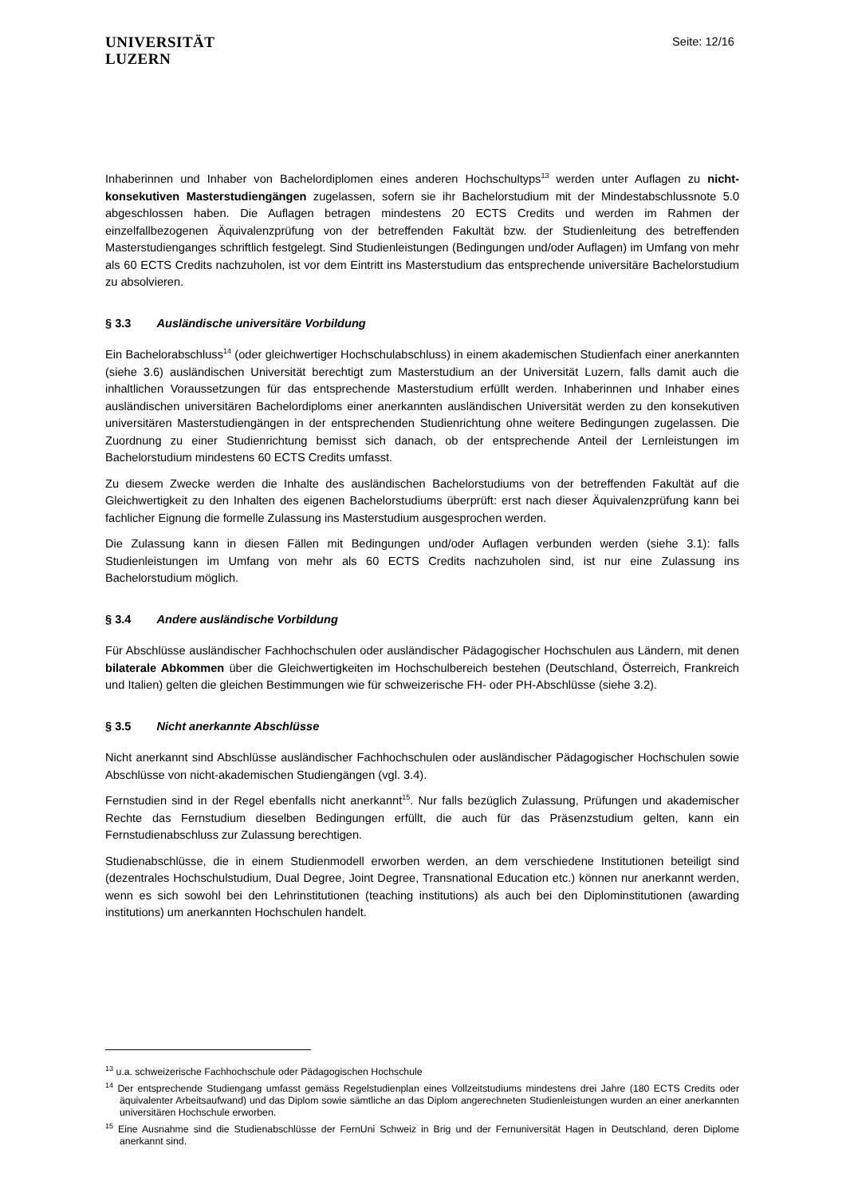UNIVERSITÄT
LUZERN
Seite: 12/16
Inhaberinnen und Inhaber von Bachelordiplomen eines anderen Hochschultyps<sup>13</sup> werden unter Auflagen zu nicht-konsekutiven Masterstudiengängen zugelassen, sofern sie ihr Bachelorstudium mit der Mindestabschlussnote 5.0 abgeschlossen haben. Die Auflagen betragen mindestens 20 ECTS Credits und werden im Rahmen der einzelfallbezogenen Äquivalenzprüfung von der betreffenden Fakultät bzw. der Studienleitung des betreffenden Masterstudienganges schriftlich festgelegt. Sind Studienleistungen (Bedingungen und/oder Auflagen) im Umfang von mehr als 60 ECTS Credits nachzuholen, ist vor dem Eintritt ins Masterstudium das entsprechende universitäre Bachelorstudium zu absolvieren.
§ 3.3 Ausländische universitäre Vorbildung
Ein Bachelorabschluss<sup>14</sup> (oder gleichwertiger Hochschulabschluss) in einem akademischen Studienfach einer anerkannten (siehe 3.6) ausländischen Universität berechtigt zum Masterstudium an der Universität Luzern, falls damit auch die inhaltlichen Voraussetzungen für das entsprechende Masterstudium erfüllt werden. Inhaberinnen und Inhaber eines ausländischen universitären Bachelordiploms einer anerkannten ausländischen Universität werden zu den konsekutiven universitären Masterstudiengängen in der entsprechenden Studienrichtung ohne weitere Bedingungen zugelassen. Die Zuordnung zu einer Studienrichtung bemisst sich danach, ob der entsprechende Anteil der Lernleistungen im Bachelorstudium mindestens 60 ECTS Credits umfasst.
Zu diesem Zwecke werden die Inhalte des ausländischen Bachelorstudiums von der betreffenden Fakultät auf die Gleichwertigkeit zu den Inhalten des eigenen Bachelorstudiums überprüft: erst nach dieser Äquivalenzprüfung kann bei fachlicher Eignung die formelle Zulassung ins Masterstudium ausgesprochen werden.
Die Zulassung kann in diesen Fällen mit Bedingungen und/oder Auflagen verbunden werden (siehe 3.1): falls Studienleistungen im Umfang von mehr als 60 ECTS Credits nachzuholen sind, ist nur eine Zulassung ins Bachelorstudium möglich.
§ 3.4 Andere ausländische Vorbildung
Für Abschlüsse ausländischer Fachhochschulen oder ausländischer Pädagogischer Hochschulen aus Ländern, mit denen bilaterale Abkommen über die Gleichwertigkeiten im Hochschulbereich bestehen (Deutschland, Österreich, Frankreich und Italien) gelten die gleichen Bestimmungen wie für schweizerische FH- oder PH-Abschlüsse (siehe 3.2).
§ 3.5 Nicht anerkannte Abschlüsse
Nicht anerkannt sind Abschlüsse ausländischer Fachhochschulen oder ausländischer Pädagogischer Hochschulen sowie Abschlüsse von nicht-akademischen Studiengängen (vgl. 3.4).
Fernstudien sind in der Regel ebenfalls nicht anerkannt<sup>15</sup>. Nur falls bezüglich Zulassung, Prüfungen und akademischer Rechte das Fernstudium dieselben Bedingungen erfüllt, die auch für das Präsenzstudium gelten, kann ein Fernstudienabschluss zur Zulassung berechtigen.
Studienabschlüsse, die in einem Studienmodell erworben werden, an dem verschiedene Institutionen beteiligt sind (dezentrales Hochschulstudium, Dual Degree, Joint Degree, Transnational Education etc.) können nur anerkannt werden, wenn es sich sowohl bei den Lehrinstitutionen (teaching institutions) als auch bei den Diplominstitutionen (awarding institutions) um anerkannten Hochschulen handelt.
<sup>13</sup> u.a. schweizerische Fachhochschule oder Pädagogischen Hochschule
<sup>14</sup> Der entsprechende Studiengang umfasst gemäss Regelstudienplan eines Vollzeitstudiums mindestens drei Jahre (180 ECTS Credits oder äquivalenter Arbeitsaufwand) und das Diplom sowie sämtliche an das Diplom angerechneten Studienleistungen wurden an einer anerkannten universitären Hochschule erworben.
<sup>15</sup> Eine Ausnahme sind die Studienabschlüsse der FernUni Schweiz in Brig und der Fernuniversität Hagen in Deutschland, deren Diplome anerkannt sind.